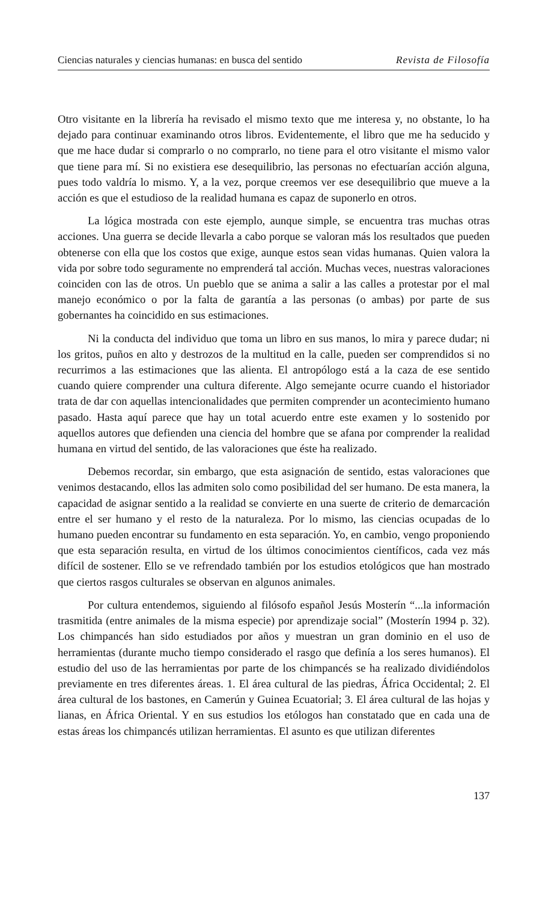Ciencias naturales y ciencias humanas: en busca del sentido Revista de Filosofía
Otro visitante en la librería ha revisado el mismo texto que me interesa y, no obstante, lo ha dejado para continuar examinando otros libros. Evidentemente, el libro que me ha seducido y que me hace dudar si comprarlo o no comprarlo, no tiene para el otro visitante el mismo valor que tiene para mí. Si no existiera ese desequilibrio, las personas no efectuarían acción alguna, pues todo valdría lo mismo. Y, a la vez, porque creemos ver ese desequilibrio que mueve a la acción es que el estudioso de la realidad humana es capaz de suponerlo en otros.
La lógica mostrada con este ejemplo, aunque simple, se encuentra tras muchas otras acciones. Una guerra se decide llevarla a cabo porque se valoran más los resultados que pueden obtenerse con ella que los costos que exige, aunque estos sean vidas humanas. Quien valora la vida por sobre todo seguramente no emprenderá tal acción. Muchas veces, nuestras valoraciones coinciden con las de otros. Un pueblo que se anima a salir a las calles a protestar por el mal manejo económico o por la falta de garantía a las personas (o ambas) por parte de sus gobernantes ha coincidido en sus estimaciones.
Ni la conducta del individuo que toma un libro en sus manos, lo mira y parece dudar; ni los gritos, puños en alto y destrozos de la multitud en la calle, pueden ser comprendidos si no recurrimos a las estimaciones que las alienta. El antropólogo está a la caza de ese sentido cuando quiere comprender una cultura diferente. Algo semejante ocurre cuando el historiador trata de dar con aquellas intencionalidades que permiten comprender un acontecimiento humano pasado. Hasta aquí parece que hay un total acuerdo entre este examen y lo sostenido por aquellos autores que defienden una ciencia del hombre que se afana por comprender la realidad humana en virtud del sentido, de las valoraciones que éste ha realizado.
Debemos recordar, sin embargo, que esta asignación de sentido, estas valoraciones que venimos destacando, ellos las admiten solo como posibilidad del ser humano. De esta manera, la capacidad de asignar sentido a la realidad se convierte en una suerte de criterio de demarcación entre el ser humano y el resto de la naturaleza. Por lo mismo, las ciencias ocupadas de lo humano pueden encontrar su fundamento en esta separación. Yo, en cambio, vengo proponiendo que esta separación resulta, en virtud de los últimos conocimientos científicos, cada vez más difícil de sostener. Ello se ve refrendado también por los estudios etológicos que han mostrado que ciertos rasgos culturales se observan en algunos animales.
Por cultura entendemos, siguiendo al filósofo español Jesús Mosterín “...la información trasmitida (entre animales de la misma especie) por aprendizaje social” (Mosterín 1994 p. 32). Los chimpancés han sido estudiados por años y muestran un gran dominio en el uso de herramientas (durante mucho tiempo considerado el rasgo que definía a los seres humanos). El estudio del uso de las herramientas por parte de los chimpancés se ha realizado dividiéndolos previamente en tres diferentes áreas. 1. El área cultural de las piedras, África Occidental; 2. El área cultural de los bastones, en Camerún y Guinea Ecuatorial; 3. El área cultural de las hojas y lianas, en África Oriental. Y en sus estudios los etólogos han constatado que en cada una de estas áreas los chimpancés utilizan herramientas. El asunto es que utilizan diferentes
137